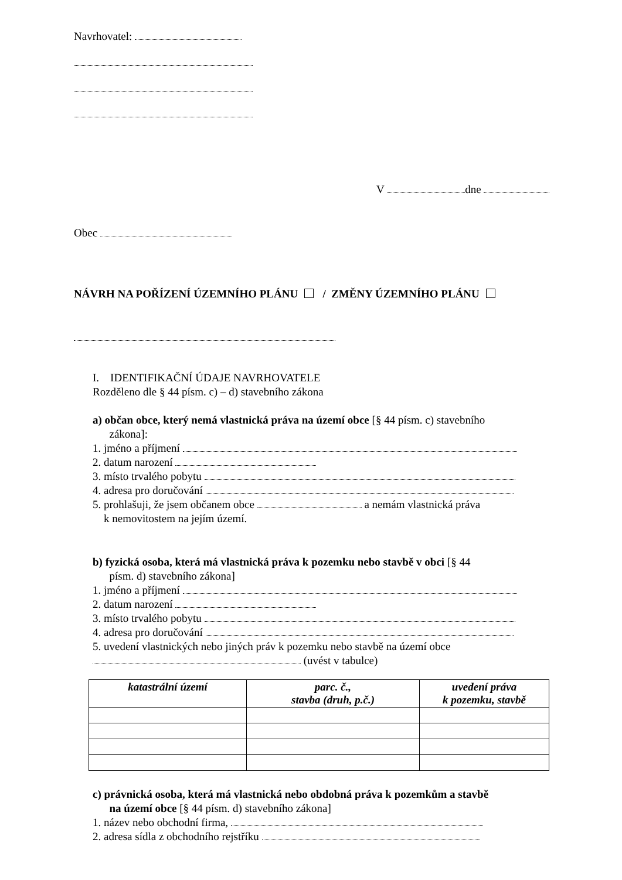Navrhovatel:
V dne
Obec
NÁVRH NA POŘÍZENÍ ÚZEMNÍHO PLÁNU / ZMĚNY ÚZEMNÍHO PLÁNU
I. IDENTIFIKAČNÍ ÚDAJE NAVRHOVATELE
Rozděleno dle § 44 písm. c) – d) stavebního zákona
a) občan obce, který nemá vlastnická práva na území obce [§ 44 písm. c) stavebního
zákona]:
1. jméno a příjmení
2. datum narození
3. místo trvalého pobytu
4. adresa pro doručování
5. prohlašuji, že jsem občanem obce a nemám vlastnická práva
k nemovitostem na jejím území.
b) fyzická osoba, která má vlastnická práva k pozemku nebo stavbě v obci [§ 44
písm. d) stavebního zákona]
1. jméno a příjmení
2. datum narození
3. místo trvalého pobytu
4. adresa pro doručování
5. uvedení vlastnických nebo jiných práv k pozemku nebo stavbě na území obce
(uvést v tabulce)
| katastrální území | parc. č., stavba (druh, p.č.) | uvedení práva k pozemku, stavbě |
| --- | --- | --- |
c) právnická osoba, která má vlastnická nebo obdobná práva k pozemkům a stavbě
na území obce [§ 44 písm. d) stavebního zákona]
1. název nebo obchodní firma,
2. adresa sídla z obchodního rejstříku